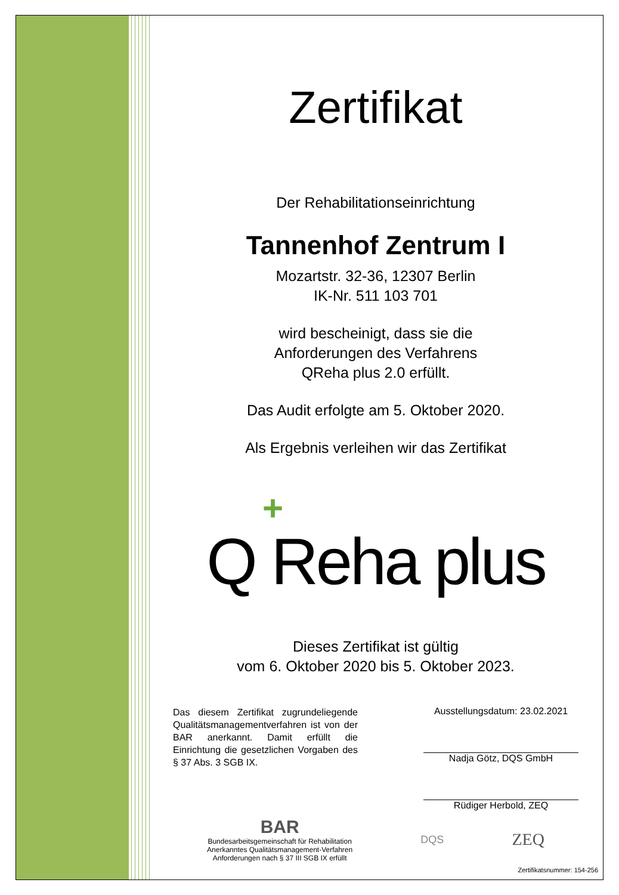Zertifikat
Der Rehabilitationseinrichtung
Tannenhof Zentrum I
Mozartstr. 32-36, 12307 Berlin
IK-Nr. 511 103 701
wird bescheinigt, dass sie die
Anforderungen des Verfahrens
QReha plus 2.0 erfüllt.
Das Audit erfolgte am 5. Oktober 2020.
Als Ergebnis verleihen wir das Zertifikat
+
Q Reha plus
Dieses Zertifikat ist gültig
vom 6. Oktober 2020 bis 5. Oktober 2023.
Das diesem Zertifikat zugrundeliegende Qualitätsmanagementverfahren ist von der BAR anerkannt. Damit erfüllt die Einrichtung die gesetzlichen Vorgaben des § 37 Abs. 3 SGB IX.
Ausstellungsdatum: 23.02.2021
Nadja Götz, DQS GmbH
Rüdiger Herbold, ZEQ
BAR
Bundesarbeitsgemeinschaft für Rehabilitation
Anerkanntes Qualitätsmanagement-Verfahren
Anforderungen nach § 37 III SGB IX erfüllt
DQS
ZEQ
Zertifikatsnummer: 154-256